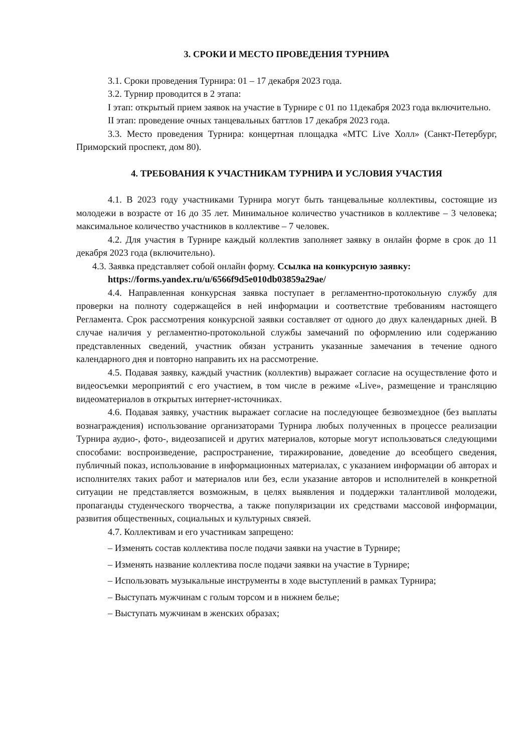3. СРОКИ И МЕСТО ПРОВЕДЕНИЯ ТУРНИРА
3.1. Сроки проведения Турнира: 01 – 17 декабря 2023 года.
3.2. Турнир проводится в 2 этапа:
I этап: открытый прием заявок на участие в Турнире с 01 по 11декабря 2023 года включительно.
II этап: проведение очных танцевальных баттлов 17 декабря 2023 года.
3.3. Место проведения Турнира: концертная площадка «МТС Live Холл» (Санкт-Петербург, Приморский проспект, дом 80).
4. ТРЕБОВАНИЯ К УЧАСТНИКАМ ТУРНИРА И УСЛОВИЯ УЧАСТИЯ
4.1. В 2023 году участниками Турнира могут быть танцевальные коллективы, состоящие из молодежи в возрасте от 16 до 35 лет. Минимальное количество участников в коллективе – 3 человека; максимальное количество участников в коллективе – 7 человек.
4.2. Для участия в Турнире каждый коллектив заполняет заявку в онлайн форме в срок до 11 декабря 2023 года (включительно).
4.3. Заявка представляет собой онлайн форму. Ссылка на конкурсную заявку:
https://forms.yandex.ru/u/6566f9d5e010db03859a29ae/
4.4. Направленная конкурсная заявка поступает в регламентно-протокольную службу для проверки на полноту содержащейся в ней информации и соответствие требованиям настоящего Регламента. Срок рассмотрения конкурсной заявки составляет от одного до двух календарных дней. В случае наличия у регламентно-протокольной службы замечаний по оформлению или содержанию представленных сведений, участник обязан устранить указанные замечания в течение одного календарного дня и повторно направить их на рассмотрение.
4.5. Подавая заявку, каждый участник (коллектив) выражает согласие на осуществление фото и видеосъемки мероприятий с его участием, в том числе в режиме «Live», размещение и трансляцию видеоматериалов в открытых интернет-источниках.
4.6. Подавая заявку, участник выражает согласие на последующее безвозмездное (без выплаты вознаграждения) использование организаторами Турнира любых полученных в процессе реализации Турнира аудио-, фото-, видеозаписей и других материалов, которые могут использоваться следующими способами: воспроизведение, распространение, тиражирование, доведение до всеобщего сведения, публичный показ, использование в информационных материалах, с указанием информации об авторах и исполнителях таких работ и материалов или без, если указание авторов и исполнителей в конкретной ситуации не представляется возможным, в целях выявления и поддержки талантливой молодежи, пропаганды студенческого творчества, а также популяризации их средствами массовой информации, развития общественных, социальных и культурных связей.
4.7. Коллективам и его участникам запрещено:
– Изменять состав коллектива после подачи заявки на участие в Турнире;
– Изменять название коллектива после подачи заявки на участие в Турнире;
– Использовать музыкальные инструменты в ходе выступлений в рамках Турнира;
– Выступать мужчинам с голым торсом и в нижнем белье;
– Выступать мужчинам в женских образах;